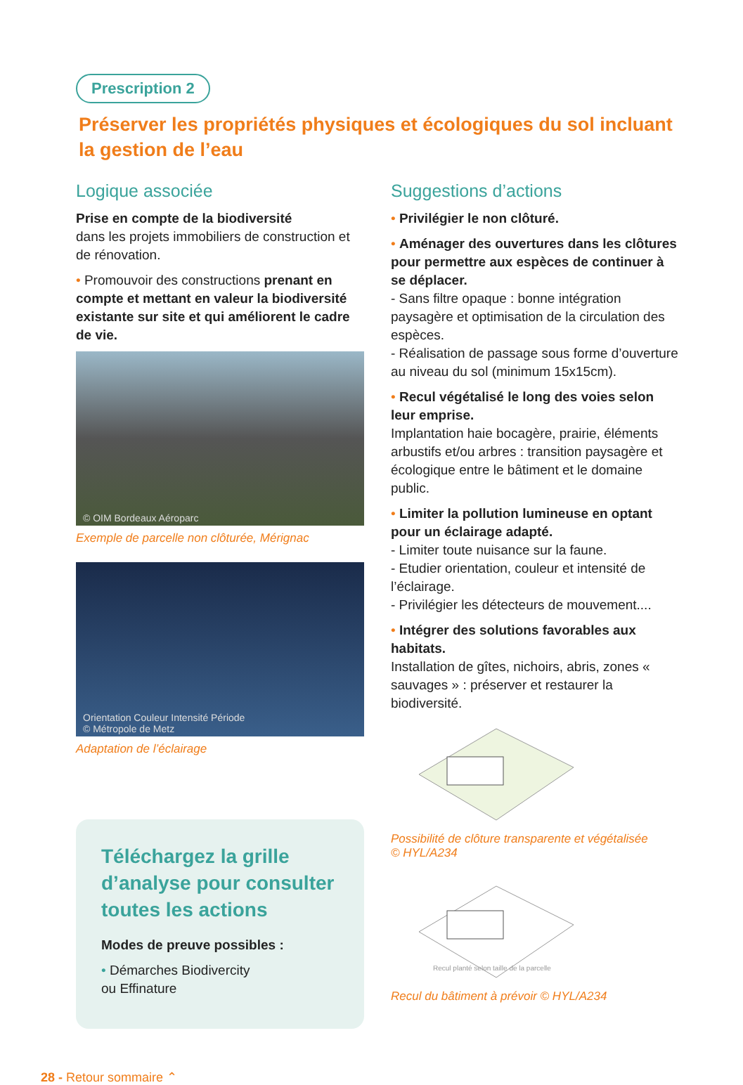Prescription 2
Préserver les propriétés physiques et écologiques du sol incluant la gestion de l’eau
Logique associée
Prise en compte de la biodiversité
dans les projets immobiliers de construction et de rénovation.
• Promouvoir des constructions prenant en compte et mettant en valeur la biodiversité existante sur site et qui améliorent le cadre de vie.
© OIM Bordeaux Aéroparc
Exemple de parcelle non clôturée, Mérignac
Orientation Couleur Intensité Période
© Métropole de Metz
Adaptation de l’éclairage
Téléchargez la grille d’analyse pour consulter toutes les actions
Modes de preuve possibles :
• Démarches Biodivercity
ou Effinature
Suggestions d’actions
• Privilégier le non clôturé.
• Aménager des ouvertures dans les clôtures pour permettre aux espèces de continuer à se déplacer.
- Sans filtre opaque : bonne intégration paysagère et optimisation de la circulation des espèces.
- Réalisation de passage sous forme d’ouverture au niveau du sol (minimum 15x15cm).
• Recul végétalisé le long des voies selon leur emprise.
Implantation haie bocagère, prairie, éléments arbustifs et/ou arbres : transition paysagère et écologique entre le bâtiment et le domaine public.
• Limiter la pollution lumineuse en optant pour un éclairage adapté.
- Limiter toute nuisance sur la faune.
- Etudier orientation, couleur et intensité de l’éclairage.
- Privilégier les détecteurs de mouvement....
• Intégrer des solutions favorables aux habitats.
Installation de gîtes, nichoirs, abris, zones « sauvages » : préserver et restaurer la biodiversité.
Possibilité de clôture transparente et végétalisée
© HYL/A234
Recul planté selon taille de la parcelle
Recul du bâtiment à prévoir © HYL/A234
28 - Retour sommaire ⌃